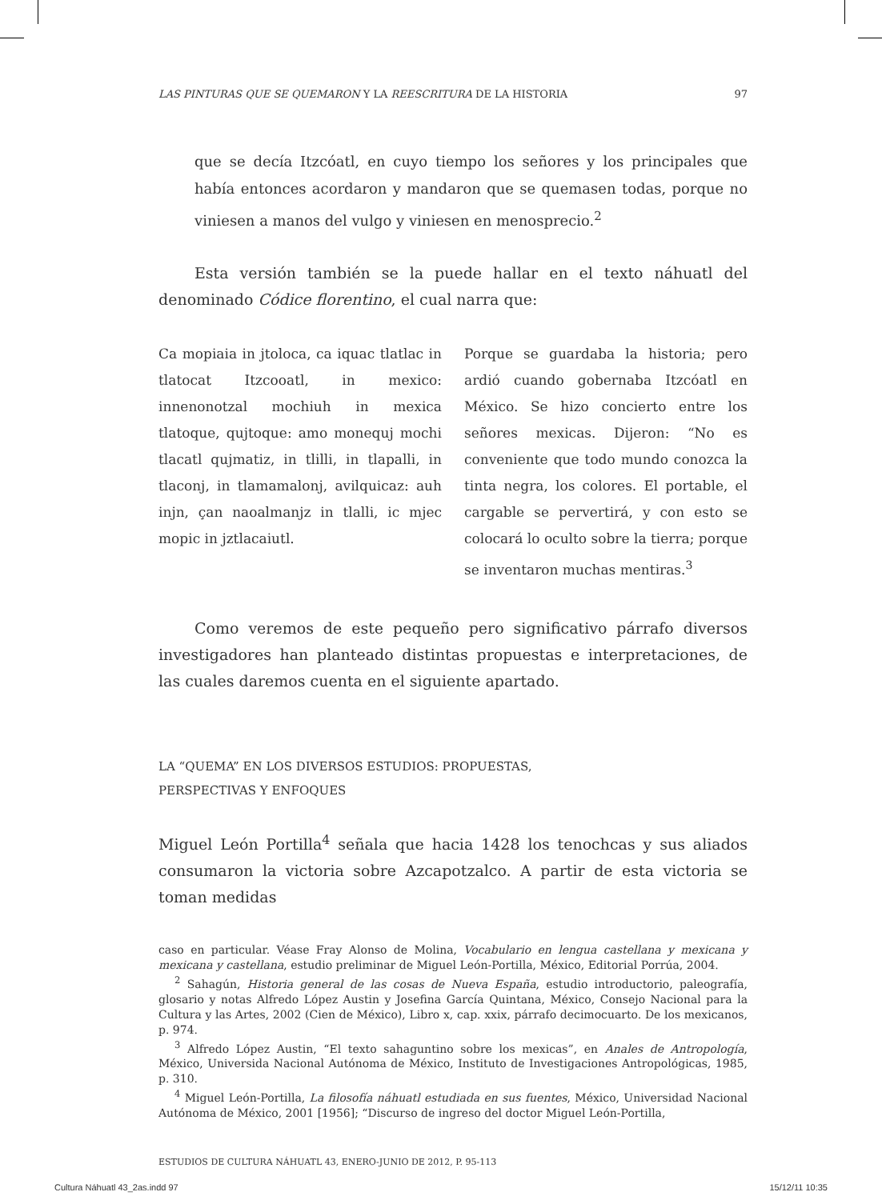LAS PINTURAS QUE SE QUEMARON Y LA REESCRITURA DE LA HISTORIA 97
que se decía Itzcóatl, en cuyo tiempo los señores y los principales que había entonces acordaron y mandaron que se quemasen todas, porque no viniesen a manos del vulgo y viniesen en menosprecio.<sup>2</sup>
Esta versión también se la puede hallar en el texto náhuatl del denominado Códice florentino, el cual narra que:
Ca mopiaia in jtoloca, ca iquac tlatlac in tlatocat Itzcooatl, in mexico: innenonotzal mochiuh in mexica tlatoque, qujtoque: amo monequj mochi tlacatl qujmatiz, in tlilli, in tlapalli, in tlaconj, in tlamamalonj, avilquicaz: auh injn, çan naoalmanjz in tlalli, ic mjec mopic in jztlacaiutl.
Porque se guardaba la historia; pero ardió cuando gobernaba Itzcóatl en México. Se hizo concierto entre los señores mexicas. Dijeron: “No es conveniente que todo mundo conozca la tinta negra, los colores. El portable, el cargable se pervertirá, y con esto se colocará lo oculto sobre la tierra; porque se inventaron muchas mentiras.<sup>3</sup>
Como veremos de este pequeño pero significativo párrafo diversos investigadores han planteado distintas propuestas e interpretaciones, de las cuales daremos cuenta en el siguiente apartado.
LA “QUEMA” EN LOS DIVERSOS ESTUDIOS: PROPUESTAS,
PERSPECTIVAS Y ENFOQUES
Miguel León Portilla<sup>4</sup> señala que hacia 1428 los tenochcas y sus aliados consumaron la victoria sobre Azcapotzalco. A partir de esta victoria se toman medidas
caso en particular. Véase Fray Alonso de Molina, Vocabulario en lengua castellana y mexicana y mexicana y castellana, estudio preliminar de Miguel León-Portilla, México, Editorial Porrúa, 2004.
<sup>2</sup> Sahagún, Historia general de las cosas de Nueva España, estudio introductorio, paleografía, glosario y notas Alfredo López Austin y Josefina García Quintana, México, Consejo Nacional para la Cultura y las Artes, 2002 (Cien de México), Libro x, cap. xxix, párrafo decimocuarto. De los mexicanos, p. 974.
<sup>3</sup> Alfredo López Austin, “El texto sahaguntino sobre los mexicas”, en Anales de Antropología, México, Universida Nacional Autónoma de México, Instituto de Investigaciones Antropológicas, 1985, p. 310.
<sup>4</sup> Miguel León-Portilla, La filosofía náhuatl estudiada en sus fuentes, México, Universidad Nacional Autónoma de México, 2001 [1956]; “Discurso de ingreso del doctor Miguel León-Portilla,
ESTUDIOS DE CULTURA NÁHUATL 43, ENERO-JUNIO DE 2012, P. 95-113
Cultura Náhuatl 43_2as.indd 97 15/12/11 10:35